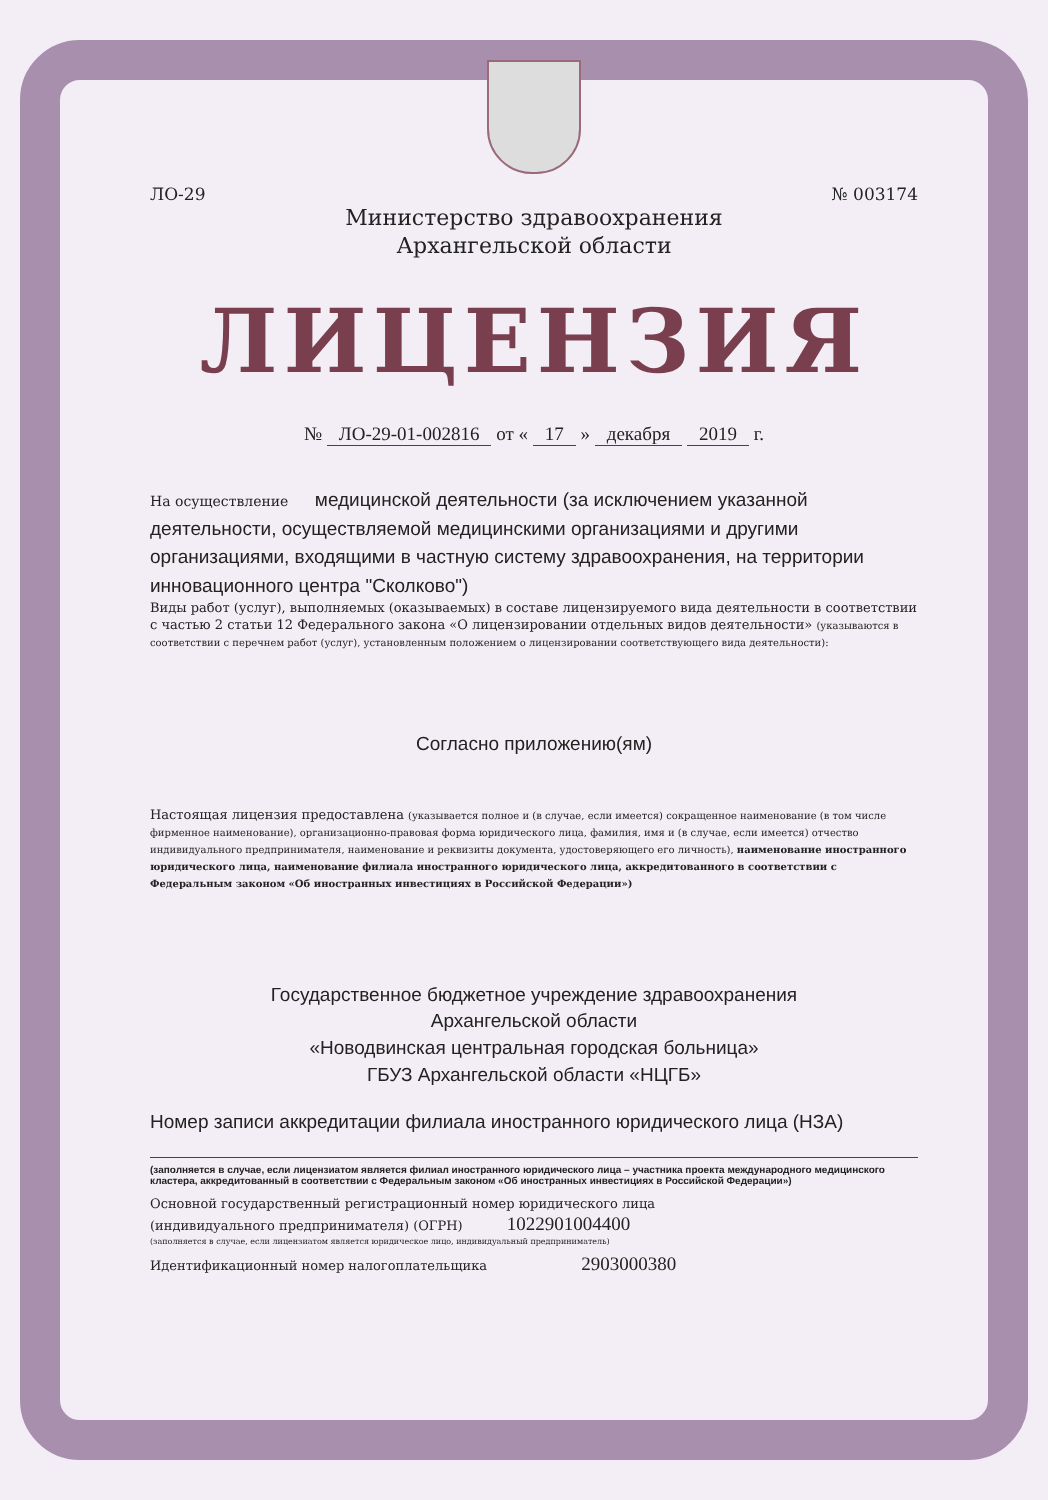ЛО-29 № 003174
Министерство здравоохранения
Архангельской области
ЛИЦЕНЗИЯ
№ ЛО-29-01-002816 от « 17 » декабря 2019 г.
На осуществление медицинской деятельности (за исключением указанной деятельности, осуществляемой медицинскими организациями и другими организациями, входящими в частную систему здравоохранения, на территории инновационного центра "Сколково")
Виды работ (услуг), выполняемых (оказываемых) в составе лицензируемого вида деятельности в соответствии с частью 2 статьи 12 Федерального закона «О лицензировании отдельных видов деятельности» (указываются в соответствии с перечнем работ (услуг), установленным положением о лицензировании соответствующего вида деятельности):
Согласно приложению(ям)
Настоящая лицензия предоставлена (указывается полное и (в случае, если имеется) сокращенное наименование (в том числе фирменное наименование), организационно-правовая форма юридического лица, фамилия, имя и (в случае, если имеется) отчество индивидуального предпринимателя, наименование и реквизиты документа, удостоверяющего его личность), наименование иностранного юридического лица, наименование филиала иностранного юридического лица, аккредитованного в соответствии с Федеральным законом «Об иностранных инвестициях в Российской Федерации»)
Государственное бюджетное учреждение здравоохранения
Архангельской области
«Новодвинская центральная городская больница»
ГБУЗ Архангельской области «НЦГБ»
Номер записи аккредитации филиала иностранного юридического лица (НЗА)
(заполняется в случае, если лицензиатом является филиал иностранного юридического лица – участника проекта международного медицинского кластера, аккредитованный в соответствии с Федеральным законом «Об иностранных инвестициях в Российской Федерации»)
Основной государственный регистрационный номер юридического лица
(индивидуального предпринимателя) (ОГРН) 1022901004400
(заполняется в случае, если лицензиатом является юридическое лицо, индивидуальный предприниматель)
Идентификационный номер налогоплательщика 2903000380